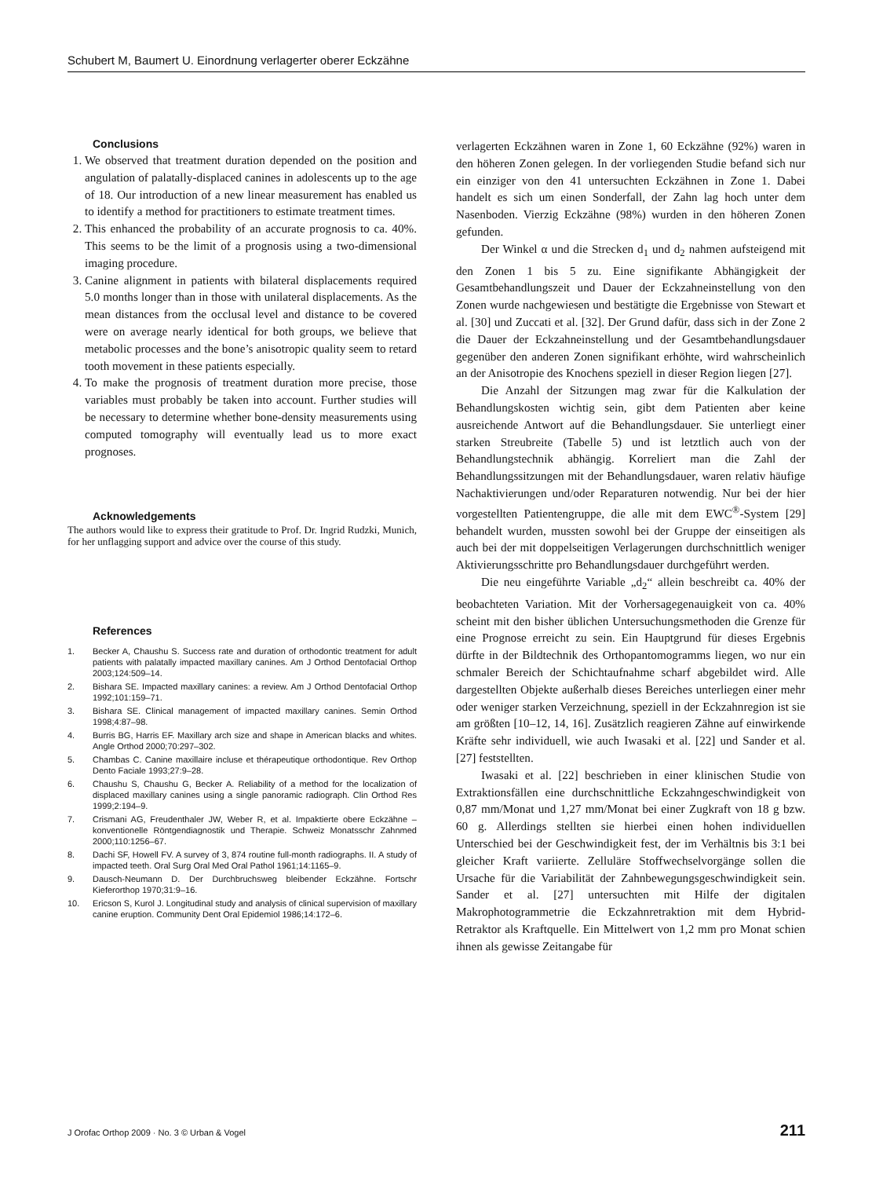Schubert M, Baumert U. Einordnung verlagerter oberer Eckzähne
Conclusions
1. We observed that treatment duration depended on the position and angulation of palatally-displaced canines in adolescents up to the age of 18. Our introduction of a new linear measurement has enabled us to identify a method for practitioners to estimate treatment times.
2. This enhanced the probability of an accurate prognosis to ca. 40%. This seems to be the limit of a prognosis using a two-dimensional imaging procedure.
3. Canine alignment in patients with bilateral displacements required 5.0 months longer than in those with unilateral displacements. As the mean distances from the occlusal level and distance to be covered were on average nearly identical for both groups, we believe that metabolic processes and the bone’s anisotropic quality seem to retard tooth movement in these patients especially.
4. To make the prognosis of treatment duration more precise, those variables must probably be taken into account. Further studies will be necessary to determine whether bone-density measurements using computed tomography will eventually lead us to more exact prognoses.
Acknowledgements
The authors would like to express their gratitude to Prof. Dr. Ingrid Rudzki, Munich, for her unflagging support and advice over the course of this study.
References
1. Becker A, Chaushu S. Success rate and duration of orthodontic treatment for adult patients with palatally impacted maxillary canines. Am J Orthod Dentofacial Orthop 2003;124:509–14.
2. Bishara SE. Impacted maxillary canines: a review. Am J Orthod Dentofacial Orthop 1992;101:159–71.
3. Bishara SE. Clinical management of impacted maxillary canines. Semin Orthod 1998;4:87–98.
4. Burris BG, Harris EF. Maxillary arch size and shape in American blacks and whites. Angle Orthod 2000;70:297–302.
5. Chambas C. Canine maxillaire incluse et thérapeutique orthodontique. Rev Orthop Dento Faciale 1993;27:9–28.
6. Chaushu S, Chaushu G, Becker A. Reliability of a method for the localization of displaced maxillary canines using a single panoramic radiograph. Clin Orthod Res 1999;2:194–9.
7. Crismani AG, Freudenthaler JW, Weber R, et al. Impaktierte obere Eckzähne – konventionelle Röntgendiagnostik und Therapie. Schweiz Monatsschr Zahnmed 2000;110:1256–67.
8. Dachi SF, Howell FV. A survey of 3, 874 routine full-month radiographs. II. A study of impacted teeth. Oral Surg Oral Med Oral Pathol 1961;14:1165–9.
9. Dausch-Neumann D. Der Durchbruchsweg bleibender Eckzähne. Fortschr Kieferorthop 1970;31:9–16.
10. Ericson S, Kurol J. Longitudinal study and analysis of clinical supervision of maxillary canine eruption. Community Dent Oral Epidemiol 1986;14:172–6.
verlagerten Eckzähnen waren in Zone 1, 60 Eckzähne (92%) waren in den höheren Zonen gelegen. In der vorliegenden Studie befand sich nur ein einziger von den 41 untersuchten Eckzähnen in Zone 1. Dabei handelt es sich um einen Sonderfall, der Zahn lag hoch unter dem Nasenboden. Vierzig Eckzähne (98%) wurden in den höheren Zonen gefunden.
Der Winkel α und die Strecken d<sub>1</sub> und d<sub>2</sub> nahmen aufsteigend mit den Zonen 1 bis 5 zu. Eine signifikante Abhängigkeit der Gesamtbehandlungszeit und Dauer der Eckzahneinstellung von den Zonen wurde nachgewiesen und bestätigte die Ergebnisse von Stewart et al. [30] und Zuccati et al. [32]. Der Grund dafür, dass sich in der Zone 2 die Dauer der Eckzahneinstellung und der Gesamtbehandlungsdauer gegenüber den anderen Zonen signifikant erhöhte, wird wahrscheinlich an der Anisotropie des Knochens speziell in dieser Region liegen [27].
Die Anzahl der Sitzungen mag zwar für die Kalkulation der Behandlungskosten wichtig sein, gibt dem Patienten aber keine ausreichende Antwort auf die Behandlungsdauer. Sie unterliegt einer starken Streubreite (Tabelle 5) und ist letztlich auch von der Behandlungstechnik abhängig. Korreliert man die Zahl der Behandlungssitzungen mit der Behandlungsdauer, waren relativ häufige Nachaktivierungen und/oder Reparaturen notwendig. Nur bei der hier vorgestellten Patientengruppe, die alle mit dem EWC<sup>®</sup>-System [29] behandelt wurden, mussten sowohl bei der Gruppe der einseitigen als auch bei der mit doppelseitigen Verlagerungen durchschnittlich weniger Aktivierungsschritte pro Behandlungsdauer durchgeführt werden.
Die neu eingeführte Variable „d<sub>2</sub>“ allein beschreibt ca. 40% der beobachteten Variation. Mit der Vorhersagegenauigkeit von ca. 40% scheint mit den bisher üblichen Untersuchungsmethoden die Grenze für eine Prognose erreicht zu sein. Ein Hauptgrund für dieses Ergebnis dürfte in der Bildtechnik des Orthopantomogramms liegen, wo nur ein schmaler Bereich der Schichtaufnahme scharf abgebildet wird. Alle dargestellten Objekte außerhalb dieses Bereiches unterliegen einer mehr oder weniger starken Verzeichnung, speziell in der Eckzahnregion ist sie am größten [10–12, 14, 16]. Zusätzlich reagieren Zähne auf einwirkende Kräfte sehr individuell, wie auch Iwasaki et al. [22] und Sander et al. [27] feststellten.
Iwasaki et al. [22] beschrieben in einer klinischen Studie von Extraktionsfällen eine durchschnittliche Eckzahngeschwindigkeit von 0,87 mm/Monat und 1,27 mm/Monat bei einer Zugkraft von 18 g bzw. 60 g. Allerdings stellten sie hierbei einen hohen individuellen Unterschied bei der Geschwindigkeit fest, der im Verhältnis bis 3:1 bei gleicher Kraft variierte. Zelluläre Stoffwechselvorgänge sollen die Ursache für die Variabilität der Zahnbewegungsgeschwindigkeit sein. Sander et al. [27] untersuchten mit Hilfe der digitalen Makrophotogrammetrie die Eckzahnretraktion mit dem Hybrid-Retraktor als Kraftquelle. Ein Mittelwert von 1,2 mm pro Monat schien ihnen als gewisse Zeitangabe für
J Orofac Orthop 2009 · No. 3 © Urban & Vogel 211